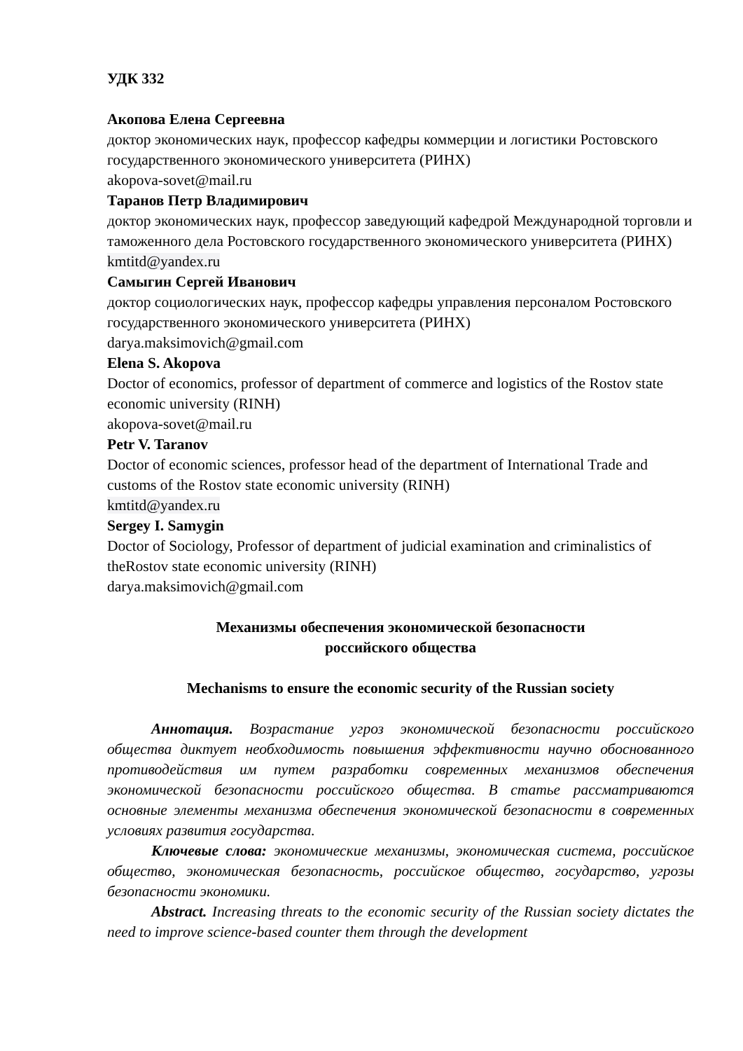УДК 332
Акопова Елена Сергеевна
доктор экономических наук, профессор кафедры коммерции и логистики Ростовского государственного экономического университета (РИНХ)
akopova-sovet@mail.ru
Таранов Петр Владимирович
доктор экономических наук, профессор заведующий кафедрой Международной торговли и таможенного дела Ростовского государственного экономического университета (РИНХ)
kmtitd@yandex.ru
Самыгин Сергей Иванович
доктор социологических наук, профессор кафедры управления персоналом Ростовского государственного экономического университета (РИНХ)
darya.maksimovich@gmail.com
Elena S. Akopova
Doctor of economics, professor of department of commerce and logistics of the Rostov state economic university (RINH)
akopova-sovet@mail.ru
Petr V. Taranov
Doctor of economic sciences, professor head of the department of International Trade and customs of the Rostov state economic university (RINH)
kmtitd@yandex.ru
Sergey I. Samygin
Doctor of Sociology, Professor of department of judicial examination and criminalistics of theRostov state economic university (RINH)
darya.maksimovich@gmail.com
Механизмы обеспечения экономической безопасности
российского общества
Mechanisms to ensure the economic security of the Russian society
Аннотация. Возрастание угроз экономической безопасности российского общества диктует необходимость повышения эффективности научно обоснованного противодействия им путем разработки современных механизмов обеспечения экономической безопасности российского общества. В статье рассматриваются основные элементы механизма обеспечения экономической безопасности в современных условиях развития государства.
Ключевые слова: экономические механизмы, экономическая система, российское общество, экономическая безопасность, российское общество, государство, угрозы безопасности экономики.
Abstract. Increasing threats to the economic security of the Russian society dictates the need to improve science-based counter them through the development